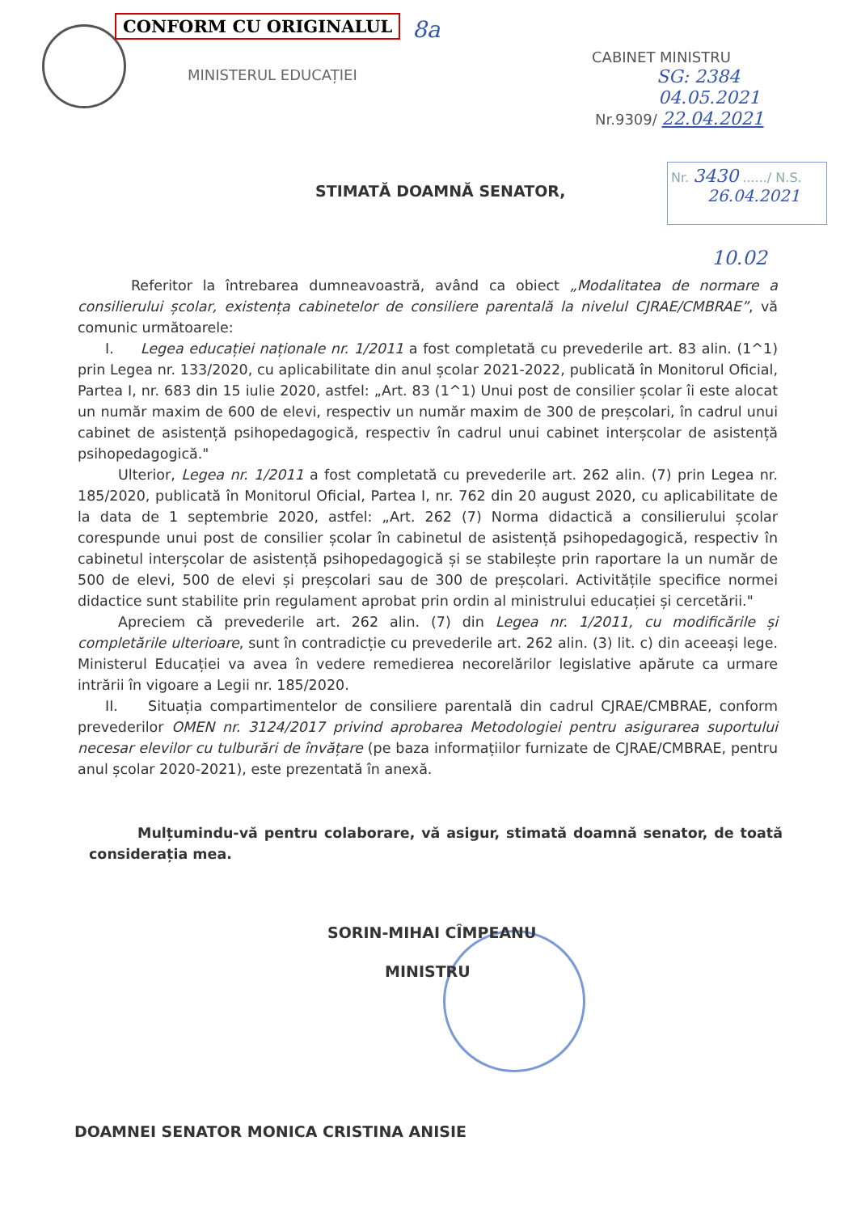CONFORM CU ORIGINALUL 8a
MINISTERUL EDUCAȚIEI
CABINET MINISTRU
SG: 2384
04.05.2021
Nr.9309/ 22.04.2021
Nr. 3430 ....../ N.S.
26.04.2021
STIMATĂ DOAMNĂ SENATOR,
10.02
Referitor la întrebarea dumneavoastră, având ca obiect „Modalitatea de normare a consilierului școlar, existența cabinetelor de consiliere parentală la nivelul CJRAE/CMBRAE”, vă comunic următoarele:
I. Legea educației naționale nr. 1/2011 a fost completată cu prevederile art. 83 alin. (1^1) prin Legea nr. 133/2020, cu aplicabilitate din anul școlar 2021-2022, publicată în Monitorul Oficial, Partea I, nr. 683 din 15 iulie 2020, astfel: „Art. 83 (1^1) Unui post de consilier școlar îi este alocat un număr maxim de 600 de elevi, respectiv un număr maxim de 300 de preșcolari, în cadrul unui cabinet de asistență psihopedagogică, respectiv în cadrul unui cabinet interșcolar de asistență psihopedagogică."
Ulterior, Legea nr. 1/2011 a fost completată cu prevederile art. 262 alin. (7) prin Legea nr. 185/2020, publicată în Monitorul Oficial, Partea I, nr. 762 din 20 august 2020, cu aplicabilitate de la data de 1 septembrie 2020, astfel: „Art. 262 (7) Norma didactică a consilierului școlar corespunde unui post de consilier școlar în cabinetul de asistență psihopedagogică, respectiv în cabinetul interșcolar de asistență psihopedagogică și se stabilește prin raportare la un număr de 500 de elevi, 500 de elevi și preșcolari sau de 300 de preșcolari. Activitățile specifice normei didactice sunt stabilite prin regulament aprobat prin ordin al ministrului educației și cercetării."
Apreciem că prevederile art. 262 alin. (7) din Legea nr. 1/2011, cu modificările și completările ulterioare, sunt în contradicție cu prevederile art. 262 alin. (3) lit. c) din aceeași lege. Ministerul Educației va avea în vedere remedierea necorelărilor legislative apărute ca urmare intrării în vigoare a Legii nr. 185/2020.
II. Situația compartimentelor de consiliere parentală din cadrul CJRAE/CMBRAE, conform prevederilor OMEN nr. 3124/2017 privind aprobarea Metodologiei pentru asigurarea suportului necesar elevilor cu tulburări de învățare (pe baza informațiilor furnizate de CJRAE/CMBRAE, pentru anul școlar 2020-2021), este prezentată în anexă.
Mulțumindu-vă pentru colaborare, vă asigur, stimată doamnă senator, de toată considerația mea.
SORIN-MIHAI CÎMPEANU
MINISTRU
DOAMNEI SENATOR MONICA CRISTINA ANISIE